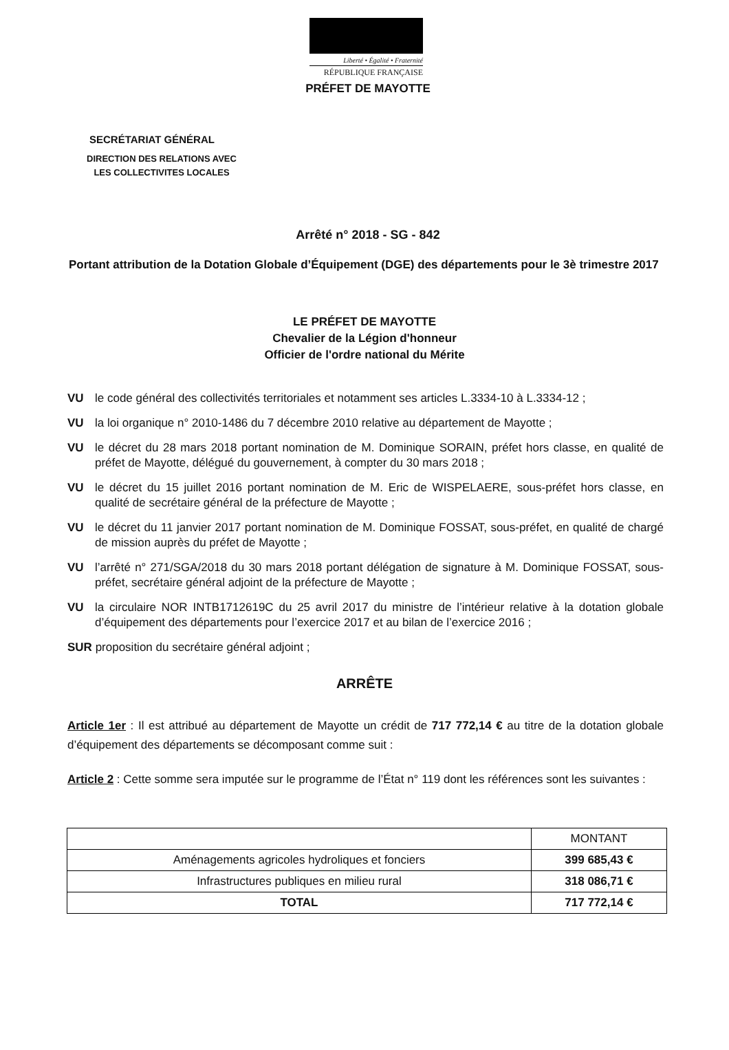Liberté • Égalité • Fraternité
RÉPUBLIQUE FRANÇAISE
PRÉFET DE MAYOTTE
SECRÉTARIAT GÉNÉRAL
DIRECTION DES RELATIONS AVEC
LES COLLECTIVITES LOCALES
Arrêté n° 2018 - SG - 842
Portant attribution de la Dotation Globale d’Équipement (DGE) des départements pour le 3è trimestre 2017
LE PRÉFET DE MAYOTTE
Chevalier de la Légion d'honneur
Officier de l'ordre national du Mérite
VU le code général des collectivités territoriales et notamment ses articles L.3334-10 à L.3334-12 ;
VU la loi organique n° 2010-1486 du 7 décembre 2010 relative au département de Mayotte ;
VU le décret du 28 mars 2018 portant nomination de M. Dominique SORAIN, préfet hors classe, en qualité de préfet de Mayotte, délégué du gouvernement, à compter du 30 mars 2018 ;
VU le décret du 15 juillet 2016 portant nomination de M. Eric de WISPELAERE, sous-préfet hors classe, en qualité de secrétaire général de la préfecture de Mayotte ;
VU le décret du 11 janvier 2017 portant nomination de M. Dominique FOSSAT, sous-préfet, en qualité de chargé de mission auprès du préfet de Mayotte ;
VU l’arrêté n° 271/SGA/2018 du 30 mars 2018 portant délégation de signature à M. Dominique FOSSAT, sous-préfet, secrétaire général adjoint de la préfecture de Mayotte ;
VU la circulaire NOR INTB1712619C du 25 avril 2017 du ministre de l’intérieur relative à la dotation globale d’équipement des départements pour l’exercice 2017 et au bilan de l’exercice 2016 ;
SUR proposition du secrétaire général adjoint ;
ARRÊTE
Article 1er : Il est attribué au département de Mayotte un crédit de 717 772,14 € au titre de la dotation globale d’équipement des départements se décomposant comme suit :
Article 2 : Cette somme sera imputée sur le programme de l’État n° 119 dont les références sont les suivantes :
| | MONTANT |
| --- | --- |
| Aménagements agricoles hydroliques et fonciers | 399 685,43 € |
| Infrastructures publiques en milieu rural | 318 086,71 € |
| TOTAL | 717 772,14 € |